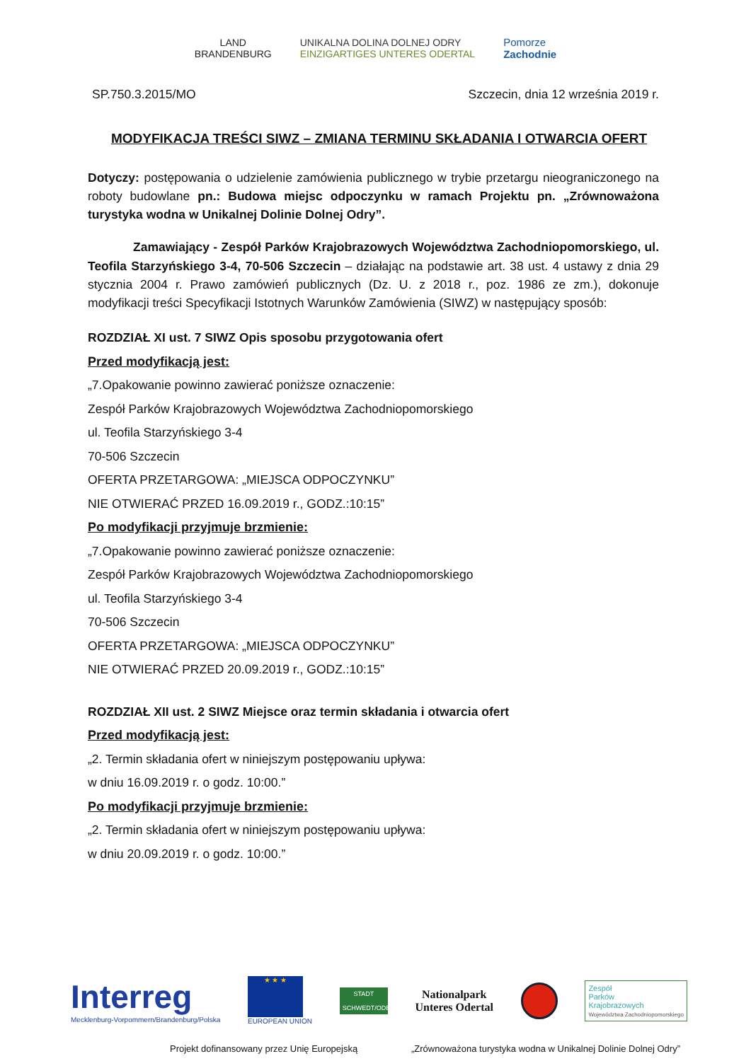LAND
BRANDENBURG
UNIKALNA DOLINA DOLNEJ ODRY
EINZIGARTIGES UNTERES ODERTAL
Pomorze
Zachodnie
SP.750.3.2015/MO Szczecin, dnia 12 września 2019 r.
MODYFIKACJA TREŚCI SIWZ – ZMIANA TERMINU SKŁADANIA I OTWARCIA OFERT
Dotyczy: postępowania o udzielenie zamówienia publicznego w trybie przetargu nieograniczonego na roboty budowlane pn.: Budowa miejsc odpoczynku w ramach Projektu pn. „Zrównoważona turystyka wodna w Unikalnej Dolinie Dolnej Odry”.
Zamawiający - Zespół Parków Krajobrazowych Województwa Zachodniopomorskiego, ul. Teofila Starzyńskiego 3-4, 70-506 Szczecin – działając na podstawie art. 38 ust. 4 ustawy z dnia 29 stycznia 2004 r. Prawo zamówień publicznych (Dz. U. z 2018 r., poz. 1986 ze zm.), dokonuje modyfikacji treści Specyfikacji Istotnych Warunków Zamówienia (SIWZ) w następujący sposób:
ROZDZIAŁ XI ust. 7 SIWZ Opis sposobu przygotowania ofert
Przed modyfikacją jest:
„7.Opakowanie powinno zawierać poniższe oznaczenie:
Zespół Parków Krajobrazowych Województwa Zachodniopomorskiego
ul. Teofila Starzyńskiego 3-4
70-506 Szczecin
OFERTA PRZETARGOWA: „MIEJSCA ODPOCZYNKU”
NIE OTWIERAĆ PRZED 16.09.2019 r., GODZ.:10:15”
Po modyfikacji przyjmuje brzmienie:
„7.Opakowanie powinno zawierać poniższe oznaczenie:
Zespół Parków Krajobrazowych Województwa Zachodniopomorskiego
ul. Teofila Starzyńskiego 3-4
70-506 Szczecin
OFERTA PRZETARGOWA: „MIEJSCA ODPOCZYNKU”
NIE OTWIERAĆ PRZED 20.09.2019 r., GODZ.:10:15”
ROZDZIAŁ XII ust. 2 SIWZ Miejsce oraz termin składania i otwarcia ofert
Przed modyfikacją jest:
„2. Termin składania ofert w niniejszym postępowaniu upływa:
w dniu 16.09.2019 r. o godz. 10:00.”
Po modyfikacji przyjmuje brzmienie:
„2. Termin składania ofert w niniejszym postępowaniu upływa:
w dniu 20.09.2019 r. o godz. 10:00.”
Interreg
Mecklenburg-Vorpommern/Brandenburg/Polska
★ ★ ★
EUROPEAN UNION
STADT
SCHWEDT/ODER
Nationalpark
Unteres Odertal
Zespół
Parków
Krajobrazowych
Województwa Zachodniopomorskiego
Projekt dofinansowany przez Unię Europejską
„Zrównoważona turystyka wodna w Unikalnej Dolinie Dolnej Odry”